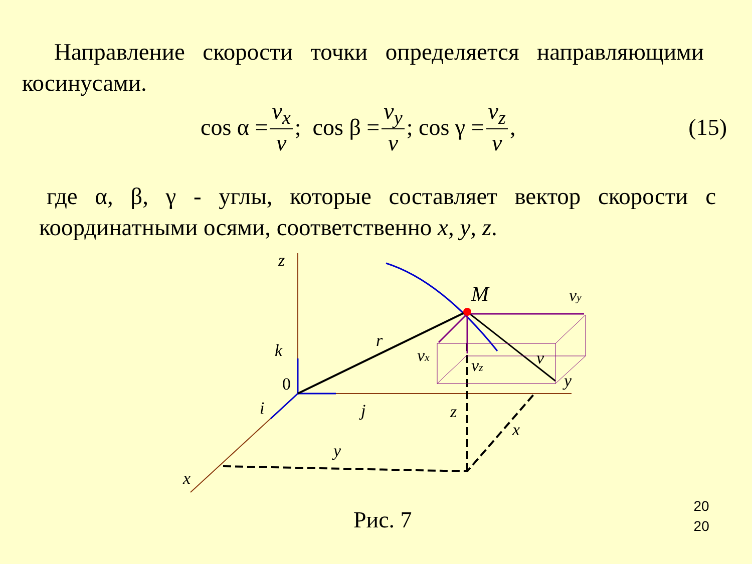Направление скорости точки определяется направляющими косинусами.
cos α = v<sub>x</sub> v; cos β = v<sub>y</sub> v; cos γ = v<sub>z</sub> v, (15)
где α, β, γ - углы, которые составляет вектор скорости с координатными осями, соответственно x, y, z.
z
M
vy
r
k
vx
vz
v
0
y
i
j
z
x
y
x
Рис. 7
20
20